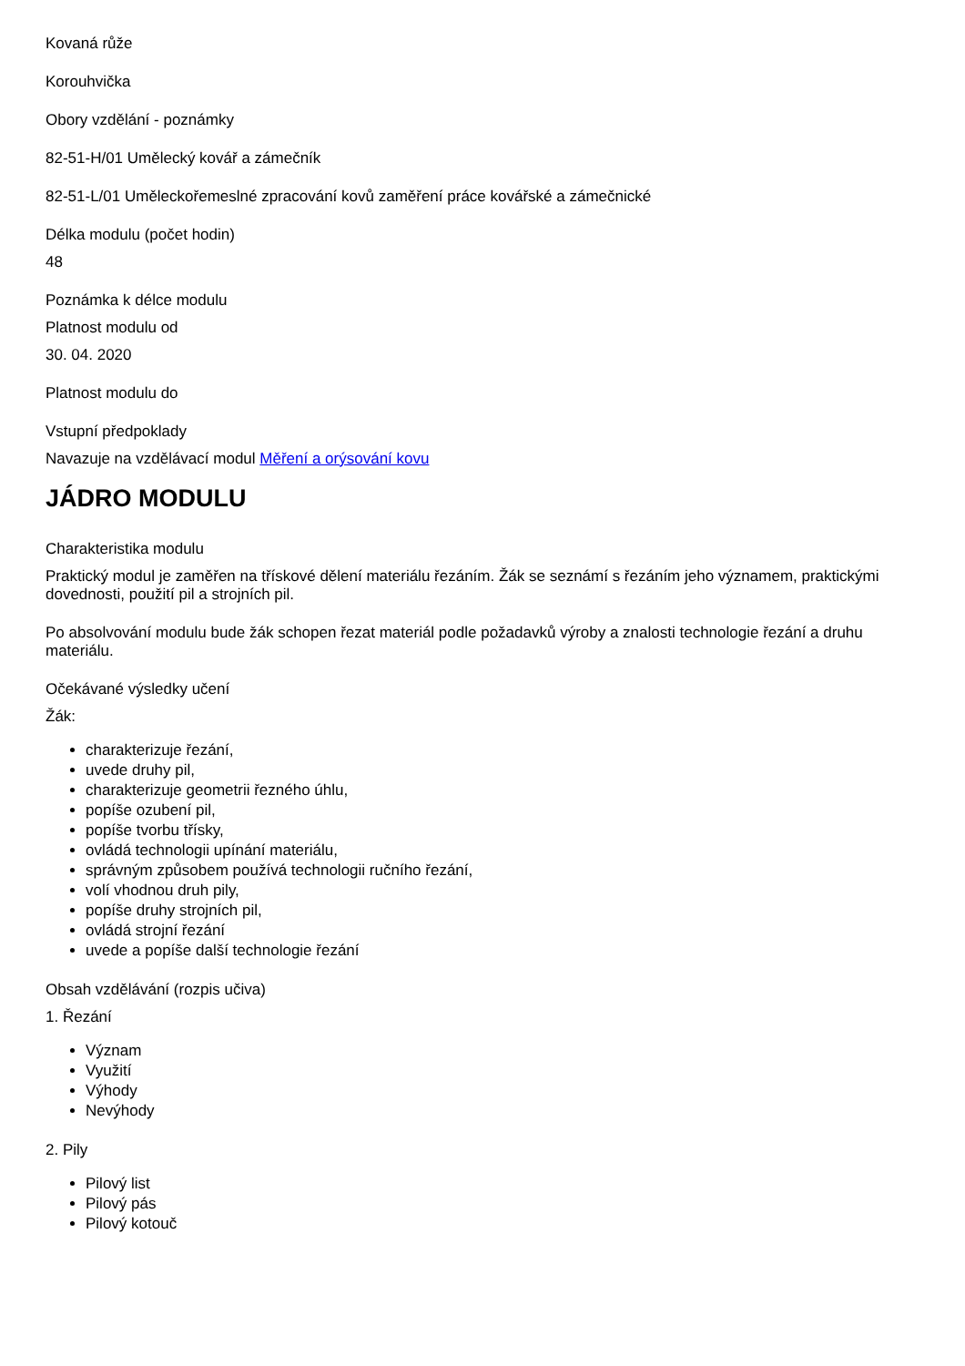Kovaná růže
Korouhvička
Obory vzdělání - poznámky
82-51-H/01 Umělecký kovář a zámečník
82-51-L/01 Uměleckořemeslné zpracování kovů zaměření práce kovářské a zámečnické
Délka modulu (počet hodin)
48
Poznámka k délce modulu
Platnost modulu od
30. 04. 2020
Platnost modulu do
Vstupní předpoklady
Navazuje na vzdělávací modul Měření a orýsování kovu
JÁDRO MODULU
Charakteristika modulu
Praktický modul je zaměřen na třískové dělení materiálu řezáním. Žák se seznámí s řezáním jeho významem, praktickými dovednosti, použití pil a strojních pil.
Po absolvování modulu bude žák schopen řezat materiál podle požadavků výroby a znalosti technologie řezání a druhu materiálu.
Očekávané výsledky učení
Žák:
charakterizuje řezání,
uvede druhy pil,
charakterizuje geometrii řezného úhlu,
popíše ozubení pil,
popíše tvorbu třísky,
ovládá technologii upínání materiálu,
správným způsobem používá technologii ručního řezání,
volí vhodnou druh pily,
popíše druhy strojních pil,
ovládá strojní řezání
uvede a popíše další technologie řezání
Obsah vzdělávání (rozpis učiva)
1. Řezání
Význam
Využití
Výhody
Nevýhody
2. Pily
Pilový list
Pilový pás
Pilový kotouč